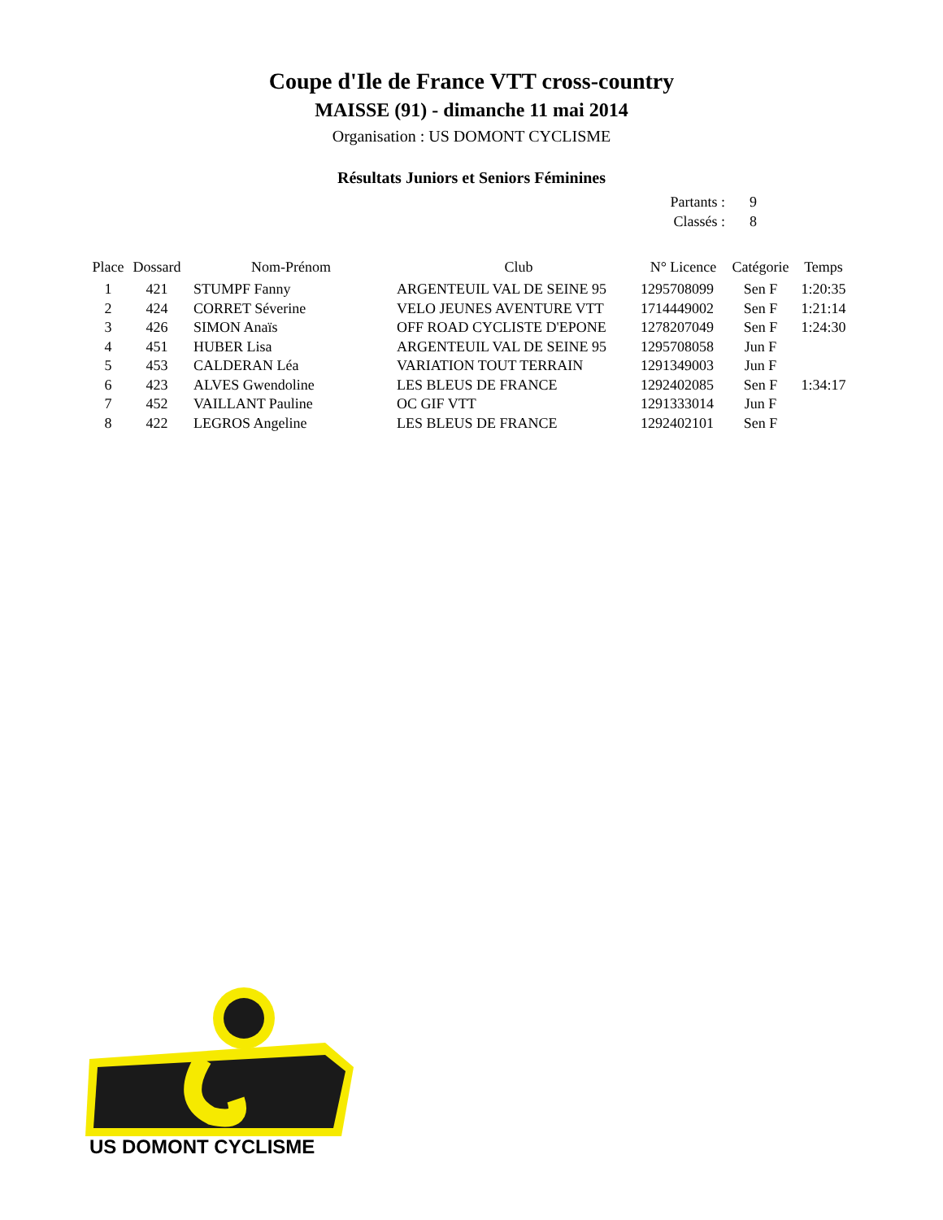Coupe d'Ile de France VTT cross-country
MAISSE (91) - dimanche 11 mai 2014
Organisation : US DOMONT CYCLISME
Résultats Juniors et Seniors Féminines
| Partants : | 9 |
| Classés : | 8 |
| Place | Dossard | Nom-Prénom | Club | N° Licence | Catégorie | Temps |
| --- | --- | --- | --- | --- | --- | --- |
| 1 | 421 | STUMPF Fanny | ARGENTEUIL VAL DE SEINE 95 | 1295708099 | Sen F | 1:20:35 |
| 2 | 424 | CORRET Séverine | VELO JEUNES AVENTURE VTT | 1714449002 | Sen F | 1:21:14 |
| 3 | 426 | SIMON Anaïs | OFF ROAD CYCLISTE D'EPONE | 1278207049 | Sen F | 1:24:30 |
| 4 | 451 | HUBER Lisa | ARGENTEUIL VAL DE SEINE 95 | 1295708058 | Jun F | |
| 5 | 453 | CALDERAN Léa | VARIATION TOUT TERRAIN | 1291349003 | Jun F | |
| 6 | 423 | ALVES Gwendoline | LES BLEUS DE FRANCE | 1292402085 | Sen F | 1:34:17 |
| 7 | 452 | VAILLANT Pauline | OC GIF VTT | 1291333014 | Jun F | |
| 8 | 422 | LEGROS Angeline | LES BLEUS DE FRANCE | 1292402101 | Sen F | |
US DOMONT CYCLISME